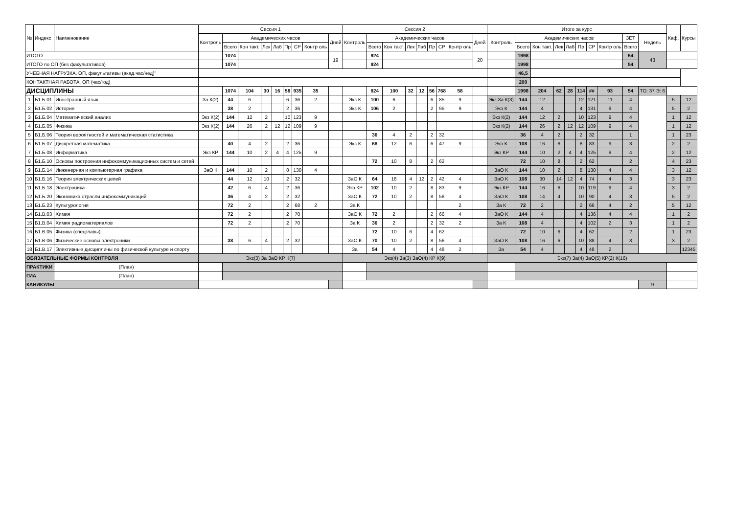| № | Индекс | Наименование | Сессия 1 | | | | | | | | | Сессия 2 | | | | | | | | | Итого за курс | | | | | | | | | | Каф. | Курсы |
| --- | --- | --- | --- | --- | --- | --- | --- | --- | --- | --- | --- | --- | --- | --- | --- | --- | --- | --- | --- | --- | --- | --- | --- | --- | --- | --- | --- | --- | --- | --- | --- | --- |
| | | | Контроль | Академических часов | | | | | | | Дней | Контроль | Академических часов | | | | | | | Дней | Контроль | Академических часов | | | | | | | ЗЕТ | Недель | | |
| | | | | Всего | Кон такт. | Лек | Лаб | Пр | СР | Контр оль | | | Всего | Кон такт. | Лек | Лаб | Пр | СР | Контр оль | | | Всего | Кон такт. | Лек | Лаб | Пр | СР | Контр оль | Всего | | | |
| ИТОГО | | | | 1074 | | | | | | | 19 | | 924 | | | | | | | 20 | | 1998 | | | | | | | 54 | 43 | | |
| ИТОГО по ОП (без факультативов) | | | | 1074 | | | | | | | | | 924 | | | | | | | | | 1998 | | | | | | | 54 | | | |
| УЧЕБНАЯ НАГРУЗКА, ОП, факультативы (акад.час/нед)" | | | | | | | | | | | | | | | | | | | | | | 46,5 | | | | | | | | | | |
| КОНТАКТНАЯ РАБОТА, ОП (час/год) | | | | | | | | | | | | | | | | | | | | | | 200 | | | | | | | | | | |
| ДИСЦИПЛИНЫ | | | | 1074 | 104 | 30 | 16 | 58 | 935 | 35 | | | 924 | 100 | 32 | 12 | 56 | 768 | 58 | | | 1998 | 204 | 62 | 28 | 114 | ## | 93 | 54 | ТО: 37 Э: 6 | | |
| 1 | Б1.Б.01 | Иностранный язык | За К(2) | 44 | 6 | | | 6 | 36 | 2 | | Экз К | 100 | 6 | | | 6 | 85 | 9 | | Экз За К(3) | 144 | 12 | | | 12 | 121 | 11 | 4 | | 5 | 12 |
| 2 | Б1.Б.02 | История | | 38 | 2 | | | 2 | 36 | | | Экз К | 106 | 2 | | | 2 | 95 | 9 | | Экз К | 144 | 4 | | | 4 | 131 | 9 | 4 | | 5 | 2 |
| 3 | Б1.Б.04 | Математический анализ | Экз К(2) | 144 | 12 | 2 | | 10 | 123 | 9 | | | | | | | | | | | Экз К(2) | 144 | 12 | 2 | | 10 | 123 | 9 | 4 | | 1 | 12 |
| 4 | Б1.Б.05 | Физика | Экз К(2) | 144 | 26 | 2 | 12 | 12 | 109 | 9 | | | | | | | | | | | Экз К(2) | 144 | 26 | 2 | 12 | 12 | 109 | 9 | 4 | | 1 | 12 |
| 5 | Б1.Б.06 | Теория вероятностей и математическая статистика | | | | | | | | | | | 36 | 4 | 2 | | 2 | 32 | | | | 36 | 4 | 2 | | 2 | 32 | | 1 | | 1 | 23 |
| 6 | Б1.Б.07 | Дискретная математика | | 40 | 4 | 2 | | 2 | 36 | | | Экз К | 68 | 12 | 6 | | 6 | 47 | 9 | | Экз К | 108 | 16 | 8 | | 8 | 83 | 9 | 3 | | 2 | 2 |
| 7 | Б1.Б.08 | Информатика | Экз КР | 144 | 10 | 2 | 4 | 4 | 125 | 9 | | | | | | | | | | | Экз КР | 144 | 10 | 2 | 4 | 4 | 125 | 9 | 4 | | 2 | 12 |
| 8 | Б1.Б.10 | Основы построения инфокоммуникационных систем и сетей | | | | | | | | | | | 72 | 10 | 8 | | 2 | 62 | | | | 72 | 10 | 8 | | 2 | 62 | | 2 | | 4 | 23 |
| 9 | Б1.Б.14 | Инженерная и компьютерная графика | ЗаО К | 144 | 10 | 2 | | 8 | 130 | 4 | | | | | | | | | | | ЗаО К | 144 | 10 | 2 | | 8 | 130 | 4 | 4 | | 3 | 12 |
| 10 | Б1.Б.16 | Теория электрических цепей | | 44 | 12 | 10 | | 2 | 32 | | | ЗаО К | 64 | 18 | 4 | 12 | 2 | 42 | 4 | | ЗаО К | 108 | 30 | 14 | 12 | 4 | 74 | 4 | 3 | | 3 | 23 |
| 11 | Б1.Б.18 | Электроника | | 42 | 6 | 4 | | 2 | 36 | | | Экз КР | 102 | 10 | 2 | | 8 | 83 | 9 | | Экз КР | 144 | 16 | 6 | | 10 | 119 | 9 | 4 | | 3 | 2 |
| 12 | Б1.Б.20 | Экономика отрасли инфокоммуникаций | | 36 | 4 | 2 | | 2 | 32 | | | ЗаО К | 72 | 10 | 2 | | 8 | 58 | 4 | | ЗаО К | 108 | 14 | 4 | | 10 | 90 | 4 | 3 | | 5 | 2 |
| 13 | Б1.Б.23 | Культурология | | 72 | 2 | | | 2 | 68 | 2 | | За К | | | | | | | 2 | | За К | 72 | 2 | | | 2 | 66 | 4 | 2 | | 5 | 12 |
| 14 | Б1.В.03 | Химия | | 72 | 2 | | | 2 | 70 | | | ЗаО К | 72 | 2 | | | 2 | 66 | 4 | | ЗаО К | 144 | 4 | | | 4 | 136 | 4 | 4 | | 1 | 2 |
| 15 | Б1.В.04 | Химия радиоматериалов | | 72 | 2 | | | 2 | 70 | | | За К | 36 | 2 | | | 2 | 32 | 2 | | За К | 108 | 4 | | | 4 | 102 | 2 | 3 | | 1 | 2 |
| 16 | Б1.В.05 | Физика (спецглавы) | | | | | | | | | | | 72 | 10 | 6 | | 4 | 62 | | | | 72 | 10 | 6 | | 4 | 62 | | 2 | | 1 | 23 |
| 17 | Б1.В.06 | Физические основы электроники | | 38 | 6 | 4 | | 2 | 32 | | | ЗаО К | 70 | 10 | 2 | | 8 | 56 | 4 | | ЗаО К | 108 | 16 | 6 | | 10 | 88 | 4 | 3 | | 3 | 2 |
| 18 | Б1.В.17 | Элективные дисциплины по физической культуре и спорту | | | | | | | | | | За | 54 | 4 | | | 4 | 48 | 2 | | За | 54 | 4 | | | 4 | 48 | 2 | | | | 12345 |
| ОБЯЗАТЕЛЬНЫЕ ФОРМЫ КОНТРОЛЯ | | | Экз(3) За ЗаО КР К(7) | | | | | | | | | Экз(4) За(3) ЗаО(4) КР К(9) | | | | | | | | | Экз(7) За(4) ЗаО(5) КР(2) К(16) | | | | | | | | | | | |
| ПРАКТИКИ | | (План) | | | | | | | | | | | | | | | | | | | | | | | | | | | | | | |
| ГИА | | (План) | | | | | | | | | | | | | | | | | | | | | | | | | | | | | | |
| КАНИКУЛЫ | | | | | | | | | | | | | | | | | | | | | | | | | | | | | | 9 | | |